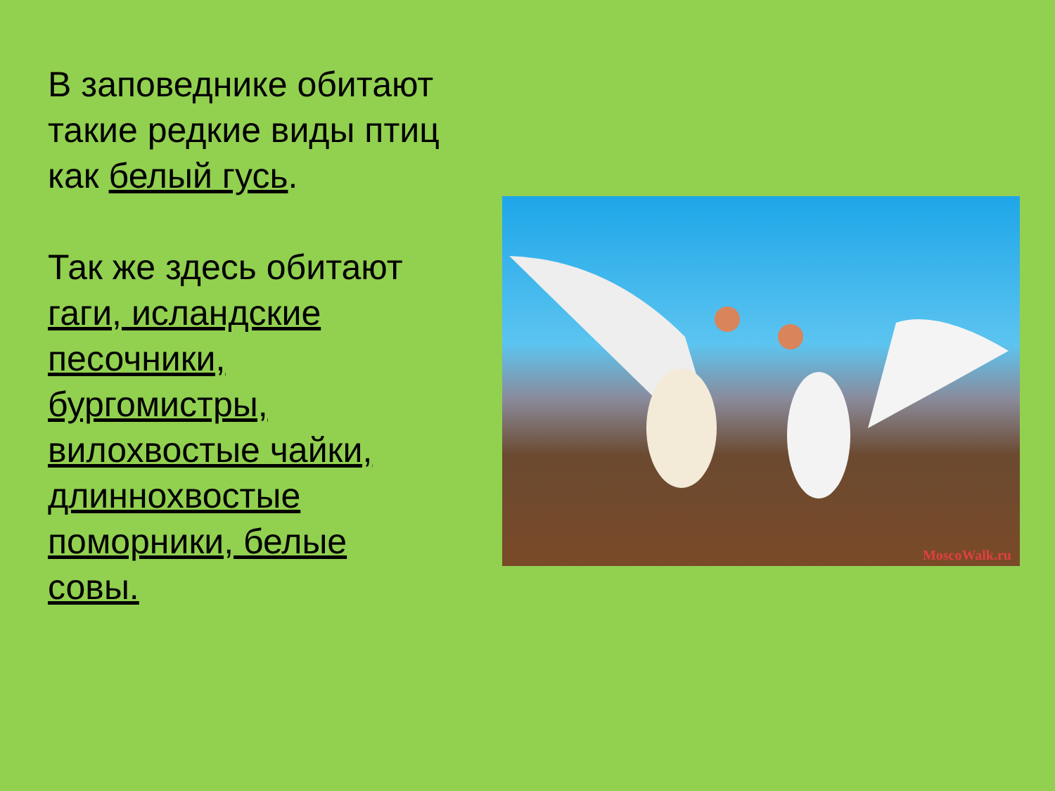В заповеднике обитают такие редкие виды птиц как белый гусь.
Так же здесь обитают гаги, исландские песочники, бургомистры, вилохвостые чайки, длиннохвостые поморники, белые совы.
MoscoWalk.ru